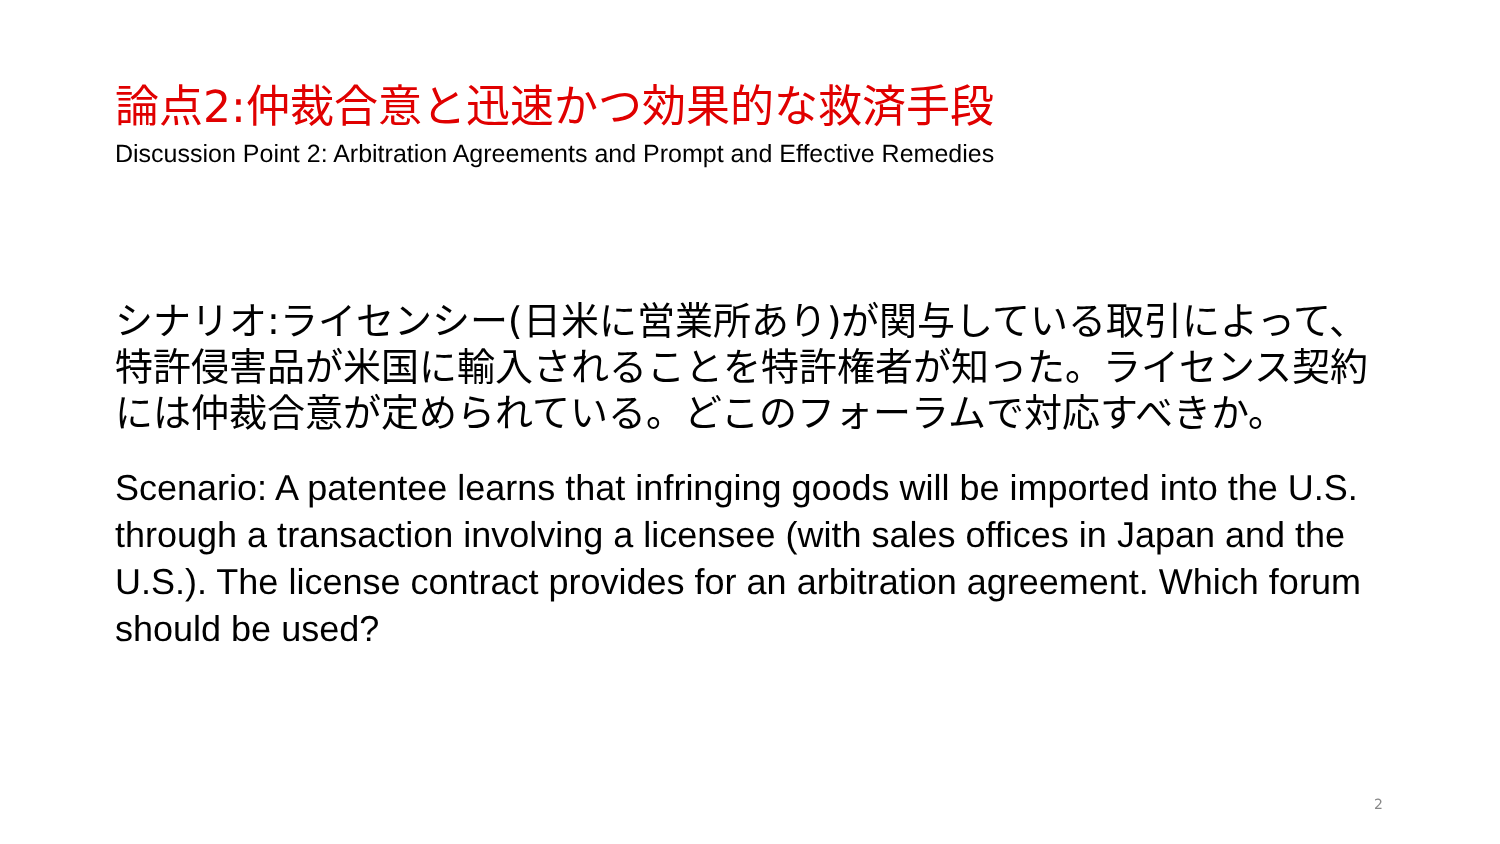論点2:仲裁合意と迅速かつ効果的な救済手段
Discussion Point 2: Arbitration Agreements and Prompt and Effective Remedies
シナリオ:ライセンシー(日米に営業所あり)が関与している取引によって、特許侵害品が米国に輸入されることを特許権者が知った。ライセンス契約には仲裁合意が定められている。どこのフォーラムで対応すべきか。
Scenario: A patentee learns that infringing goods will be imported into the U.S. through a transaction involving a licensee (with sales offices in Japan and the U.S.). The license contract provides for an arbitration agreement. Which forum should be used?
2